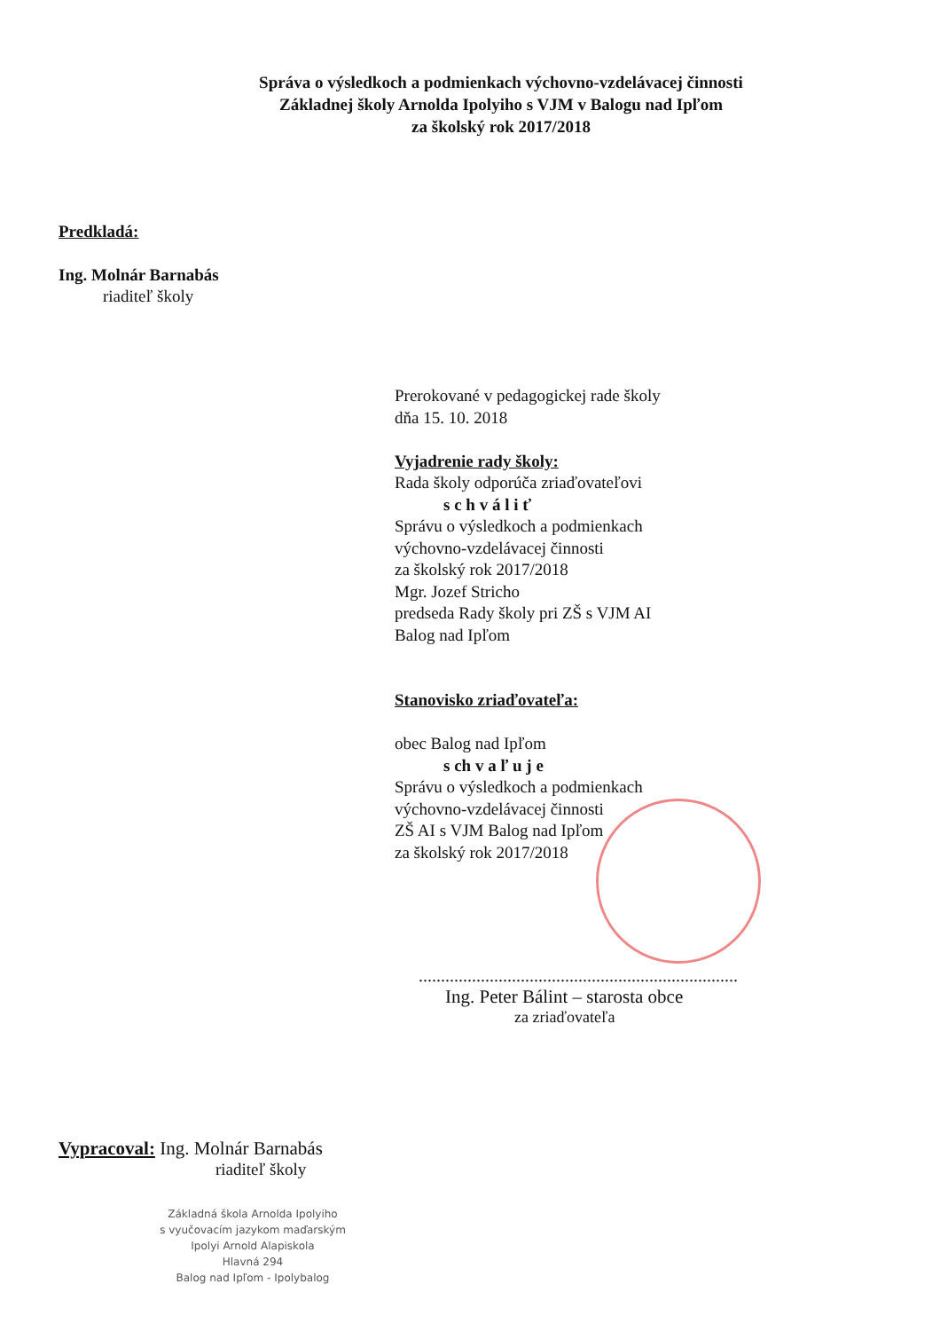Správa o výsledkoch a podmienkach výchovno-vzdelávacej činnosti
Základnej školy Arnolda Ipolyiho s VJM v Balogu nad Ipľom
za školský rok 2017/2018
Predkladá:
Ing. Molnár Barnabás
riaditeľ školy
Prerokované v pedagogickej rade školy
dňa 15. 10. 2018
Vyjadrenie rady školy:
Rada školy odporúča zriaďovateľovi
s c h v á l i ť
Správu o výsledkoch a podmienkach
výchovno-vzdelávacej činnosti
za školský rok 2017/2018
Mgr. Jozef Stricho
predseda Rady školy pri ZŠ s VJM AI
Balog nad Ipľom
Stanovisko zriaďovateľa:
obec Balog nad Ipľom
s ch v a ľ u j e
Správu o výsledkoch a podmienkach
výchovno-vzdelávacej činnosti
ZŠ AI s VJM Balog nad Ipľom
za školský rok 2017/2018
........................................................................
Ing. Peter Bálint – starosta obce
za zriaďovateľa
Vypracoval: Ing. Molnár Barnabás
riaditeľ školy
Základná škola Arnolda Ipolyiho
s vyučovacím jazykom maďarským
Ipolyi Arnold Alapiskola
Hlavná 294
Balog nad Ipľom - Ipolybalog